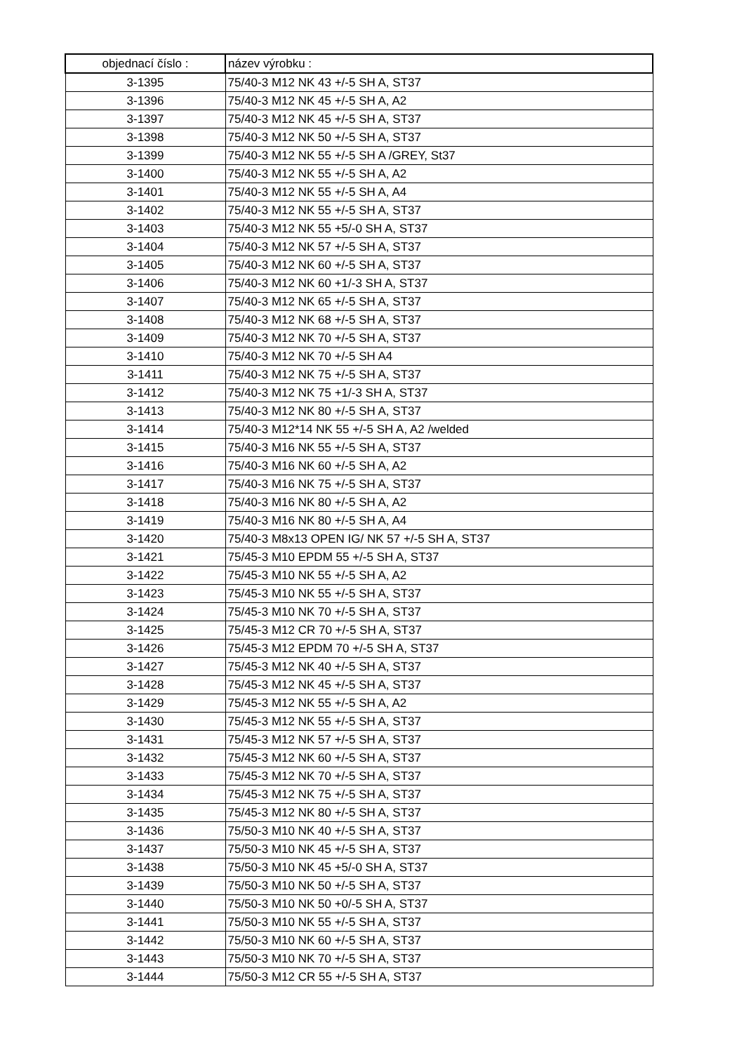| objednací číslo : | název výrobku : |
| --- | --- |
| 3-1395 | 75/40-3 M12 NK 43 +/-5 SH A, ST37 |
| 3-1396 | 75/40-3 M12 NK 45 +/-5 SH A, A2 |
| 3-1397 | 75/40-3 M12 NK 45 +/-5 SH A, ST37 |
| 3-1398 | 75/40-3 M12 NK 50 +/-5 SH A, ST37 |
| 3-1399 | 75/40-3 M12 NK 55 +/-5 SH A /GREY, St37 |
| 3-1400 | 75/40-3 M12 NK 55 +/-5 SH A, A2 |
| 3-1401 | 75/40-3 M12 NK 55 +/-5 SH A, A4 |
| 3-1402 | 75/40-3 M12 NK 55 +/-5 SH A, ST37 |
| 3-1403 | 75/40-3 M12 NK 55 +5/-0 SH A, ST37 |
| 3-1404 | 75/40-3 M12 NK 57 +/-5 SH A, ST37 |
| 3-1405 | 75/40-3 M12 NK 60 +/-5 SH A, ST37 |
| 3-1406 | 75/40-3 M12 NK 60 +1/-3 SH A, ST37 |
| 3-1407 | 75/40-3 M12 NK 65 +/-5 SH A, ST37 |
| 3-1408 | 75/40-3 M12 NK 68 +/-5 SH A, ST37 |
| 3-1409 | 75/40-3 M12 NK 70 +/-5 SH A, ST37 |
| 3-1410 | 75/40-3 M12 NK 70 +/-5 SH A4 |
| 3-1411 | 75/40-3 M12 NK 75 +/-5 SH A, ST37 |
| 3-1412 | 75/40-3 M12 NK 75 +1/-3 SH A, ST37 |
| 3-1413 | 75/40-3 M12 NK 80 +/-5 SH A, ST37 |
| 3-1414 | 75/40-3 M12*14 NK 55 +/-5 SH A, A2 /welded |
| 3-1415 | 75/40-3 M16 NK 55 +/-5 SH A, ST37 |
| 3-1416 | 75/40-3 M16 NK 60 +/-5 SH A, A2 |
| 3-1417 | 75/40-3 M16 NK 75 +/-5 SH A, ST37 |
| 3-1418 | 75/40-3 M16 NK 80 +/-5 SH A, A2 |
| 3-1419 | 75/40-3 M16 NK 80 +/-5 SH A, A4 |
| 3-1420 | 75/40-3 M8x13 OPEN IG/ NK 57 +/-5 SH A, ST37 |
| 3-1421 | 75/45-3 M10 EPDM 55 +/-5 SH A, ST37 |
| 3-1422 | 75/45-3 M10 NK 55 +/-5 SH A, A2 |
| 3-1423 | 75/45-3 M10 NK 55 +/-5 SH A, ST37 |
| 3-1424 | 75/45-3 M10 NK 70 +/-5 SH A, ST37 |
| 3-1425 | 75/45-3 M12 CR 70 +/-5 SH A, ST37 |
| 3-1426 | 75/45-3 M12 EPDM 70 +/-5 SH A, ST37 |
| 3-1427 | 75/45-3 M12 NK 40 +/-5 SH A, ST37 |
| 3-1428 | 75/45-3 M12 NK 45 +/-5 SH A, ST37 |
| 3-1429 | 75/45-3 M12 NK 55 +/-5 SH A, A2 |
| 3-1430 | 75/45-3 M12 NK 55 +/-5 SH A, ST37 |
| 3-1431 | 75/45-3 M12 NK 57 +/-5 SH A, ST37 |
| 3-1432 | 75/45-3 M12 NK 60 +/-5 SH A, ST37 |
| 3-1433 | 75/45-3 M12 NK 70 +/-5 SH A, ST37 |
| 3-1434 | 75/45-3 M12 NK 75 +/-5 SH A, ST37 |
| 3-1435 | 75/45-3 M12 NK 80 +/-5 SH A, ST37 |
| 3-1436 | 75/50-3 M10 NK 40 +/-5 SH A, ST37 |
| 3-1437 | 75/50-3 M10 NK 45 +/-5 SH A, ST37 |
| 3-1438 | 75/50-3 M10 NK 45 +5/-0 SH A, ST37 |
| 3-1439 | 75/50-3 M10 NK 50 +/-5 SH A, ST37 |
| 3-1440 | 75/50-3 M10 NK 50 +0/-5 SH A, ST37 |
| 3-1441 | 75/50-3 M10 NK 55 +/-5 SH A, ST37 |
| 3-1442 | 75/50-3 M10 NK 60 +/-5 SH A, ST37 |
| 3-1443 | 75/50-3 M10 NK 70 +/-5 SH A, ST37 |
| 3-1444 | 75/50-3 M12 CR 55 +/-5 SH A, ST37 |